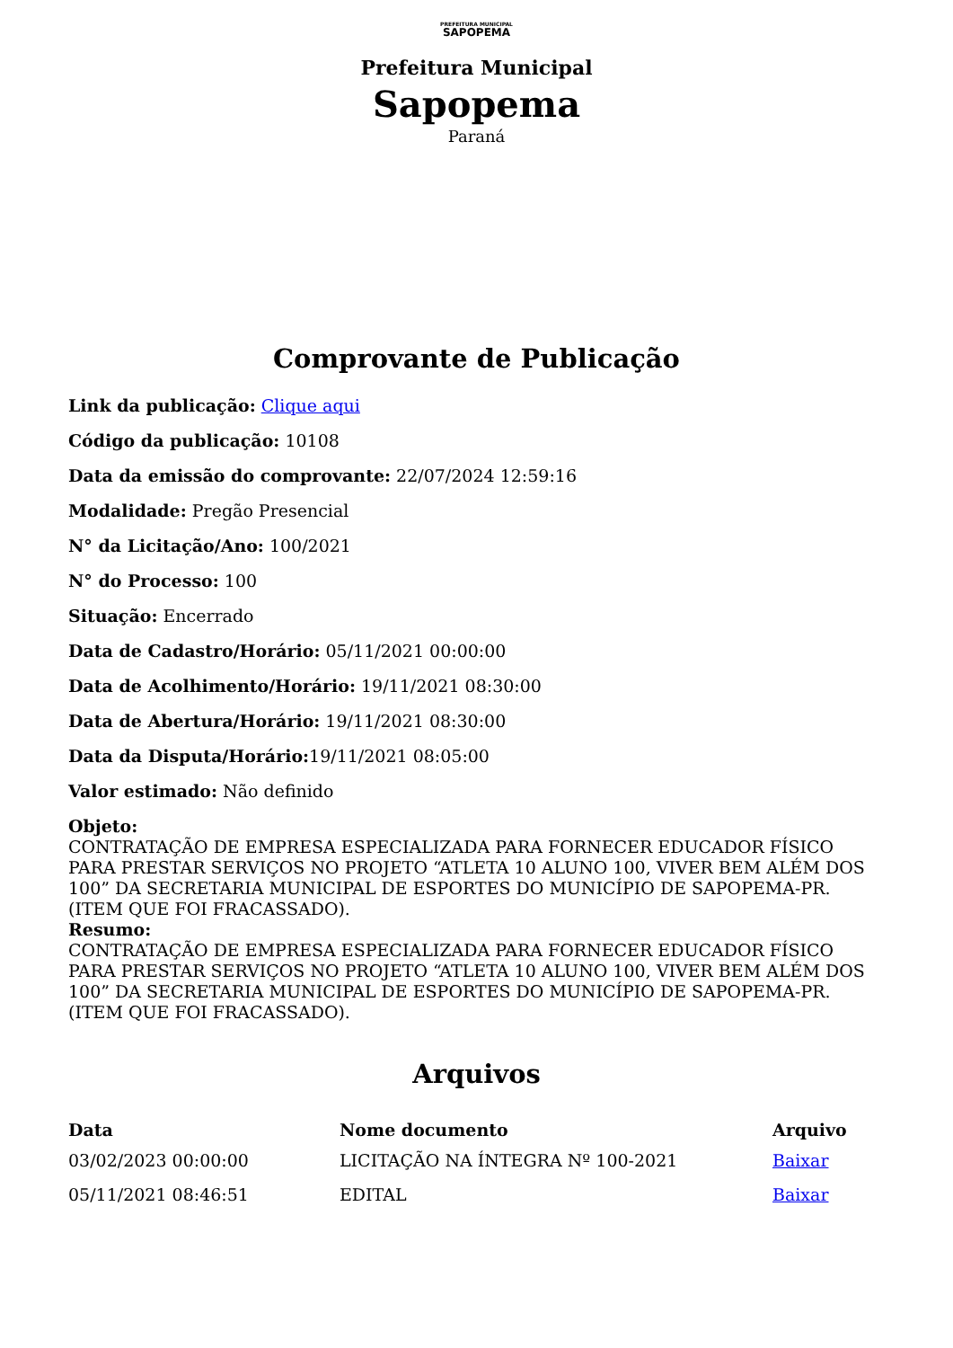PREFEITURA MUNICIPAL
SAPOPEMA
Prefeitura Municipal
Sapopema
Paraná
Comprovante de Publicação
Link da publicação: Clique aqui
Código da publicação: 10108
Data da emissão do comprovante: 22/07/2024 12:59:16
Modalidade: Pregão Presencial
N° da Licitação/Ano: 100/2021
N° do Processo: 100
Situação: Encerrado
Data de Cadastro/Horário: 05/11/2021 00:00:00
Data de Acolhimento/Horário: 19/11/2021 08:30:00
Data de Abertura/Horário: 19/11/2021 08:30:00
Data da Disputa/Horário: 19/11/2021 08:05:00
Valor estimado: Não definido
Objeto:
CONTRATAÇÃO DE EMPRESA ESPECIALIZADA PARA FORNECER EDUCADOR FÍSICO PARA PRESTAR SERVIÇOS NO PROJETO “ATLETA 10 ALUNO 100, VIVER BEM ALÉM DOS 100” DA SECRETARIA MUNICIPAL DE ESPORTES DO MUNICÍPIO DE SAPOPEMA-PR. (ITEM QUE FOI FRACASSADO).
Resumo:
CONTRATAÇÃO DE EMPRESA ESPECIALIZADA PARA FORNECER EDUCADOR FÍSICO PARA PRESTAR SERVIÇOS NO PROJETO “ATLETA 10 ALUNO 100, VIVER BEM ALÉM DOS 100” DA SECRETARIA MUNICIPAL DE ESPORTES DO MUNICÍPIO DE SAPOPEMA-PR. (ITEM QUE FOI FRACASSADO).
Arquivos
| Data | Nome documento | Arquivo |
| --- | --- | --- |
| 03/02/2023 00:00:00 | LICITAÇÃO NA ÍNTEGRA Nº 100-2021 | Baixar |
| 05/11/2021 08:46:51 | EDITAL | Baixar |